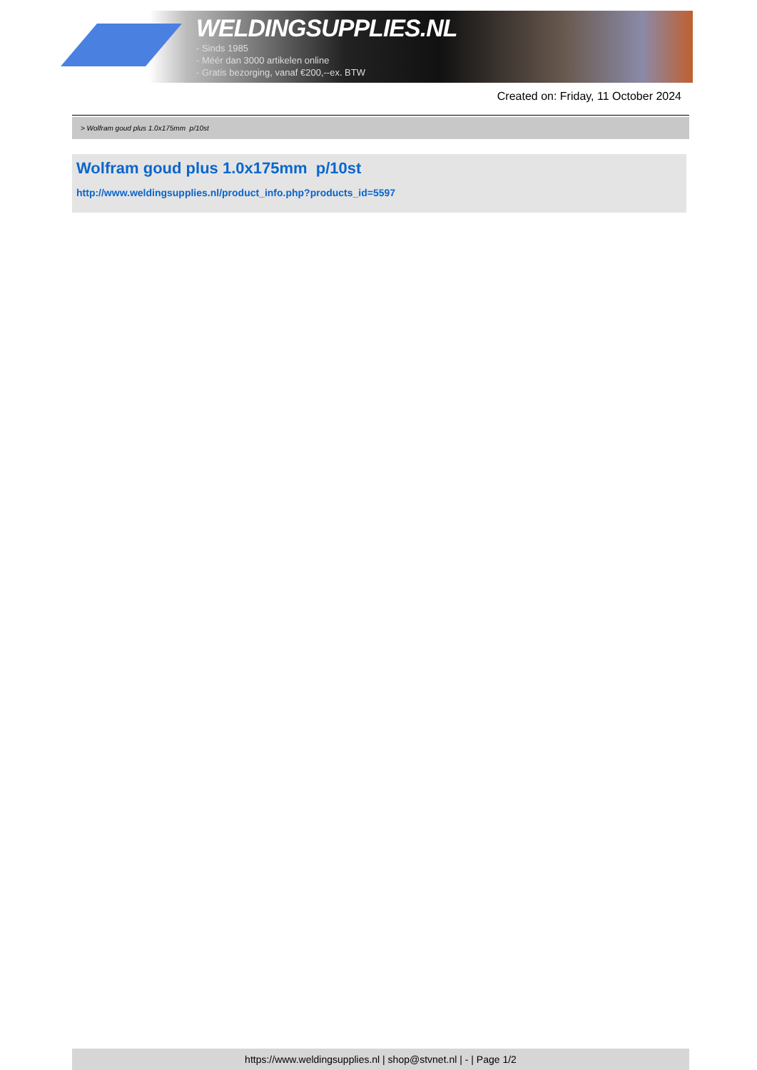WELDINGSUPPLIES.NL
- Sinds 1985
- Méér dan 3000 artikelen online
- Gratis bezorging, vanaf €200,--ex. BTW
Created on: Friday, 11 October 2024
> Wolfram goud plus 1.0x175mm p/10st
Wolfram goud plus 1.0x175mm p/10st
http://www.weldingsupplies.nl/product_info.php?products_id=5597
https://www.weldingsupplies.nl | shop@stvnet.nl | - | Page 1/2